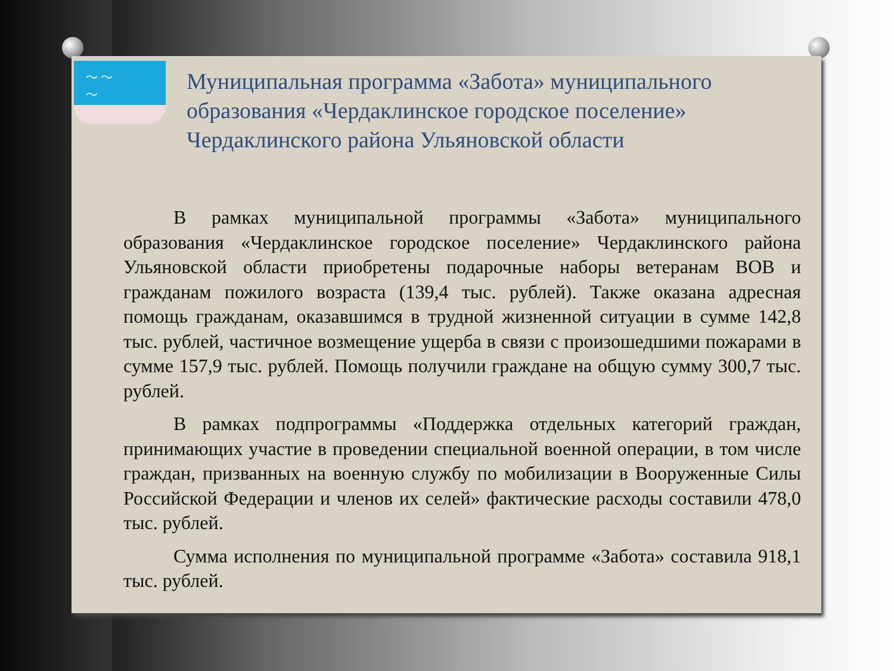〜 〜
〜
Муниципальная программа «Забота» муниципального образования «Чердаклинское городское поселение» Чердаклинского района Ульяновской области
В рамках муниципальной программы «Забота» муниципального образования «Чердаклинское городское поселение» Чердаклинского района Ульяновской области приобретены подарочные наборы ветеранам ВОВ и гражданам пожилого возраста (139,4 тыс. рублей). Также оказана адресная помощь гражданам, оказавшимся в трудной жизненной ситуации в сумме 142,8 тыс. рублей, частичное возмещение ущерба в связи с произошедшими пожарами в сумме 157,9 тыс. рублей. Помощь получили граждане на общую сумму 300,7 тыс. рублей.
В рамках подпрограммы «Поддержка отдельных категорий граждан, принимающих участие в проведении специальной военной операции, в том числе граждан, призванных на военную службу по мобилизации в Вооруженные Силы Российской Федерации и членов их селей» фактические расходы составили 478,0 тыс. рублей.
Сумма исполнения по муниципальной программе «Забота» составила 918,1 тыс. рублей.